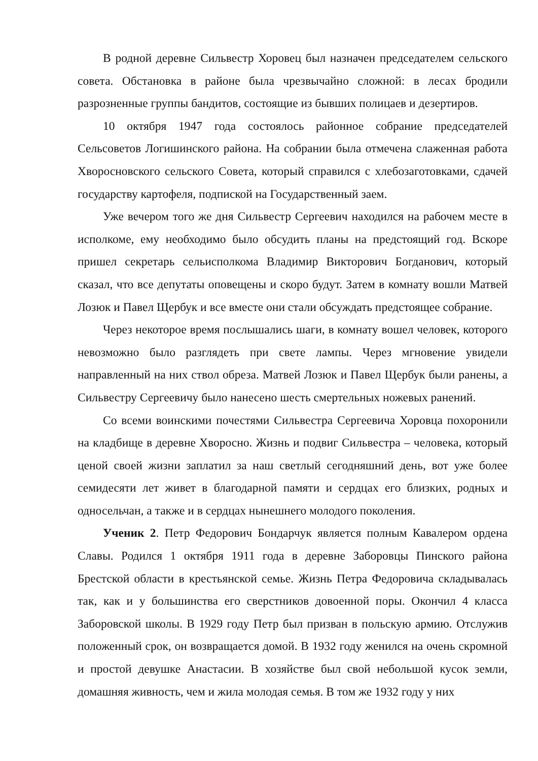В родной деревне Сильвестр Хоровец был назначен председателем сельского совета. Обстановка в районе была чрезвычайно сложной: в лесах бродили разрозненные группы бандитов, состоящие из бывших полицаев и дезертиров.
10 октября 1947 года состоялось районное собрание председателей Сельсоветов Логишинского района. На собрании была отмечена слаженная работа Хворосновского сельского Совета, который справился с хлебозаготовками, сдачей государству картофеля, подпиской на Государственный заем.
Уже вечером того же дня Сильвестр Сергеевич находился на рабочем месте в исполкоме, ему необходимо было обсудить планы на предстоящий год. Вскоре пришел секретарь сельисполкома Владимир Викторович Богданович, который сказал, что все депутаты оповещены и скоро будут. Затем в комнату вошли Матвей Лозюк и Павел Щербук и все вместе они стали обсуждать предстоящее собрание.
Через некоторое время послышались шаги, в комнату вошел человек, которого невозможно было разглядеть при свете лампы. Через мгновение увидели направленный на них ствол обреза. Матвей Лозюк и Павел Щербук были ранены, а Сильвестру Сергеевичу было нанесено шесть смертельных ножевых ранений.
Со всеми воинскими почестями Сильвестра Сергеевича Хоровца похоронили на кладбище в деревне Хворосно. Жизнь и подвиг Сильвестра – человека, который ценой своей жизни заплатил за наш светлый сегодняшний день, вот уже более семидесяти лет живет в благодарной памяти и сердцах его близких, родных и односельчан, а также и в сердцах нынешнего молодого поколения.
Ученик 2. Петр Федорович Бондарчук является полным Кавалером ордена Славы. Родился 1 октября 1911 года в деревне Заборовцы Пинского района Брестской области в крестьянской семье. Жизнь Петра Федоровича складывалась так, как и у большинства его сверстников довоенной поры. Окончил 4 класса Заборовской школы. В 1929 году Петр был призван в польскую армию. Отслужив положенный срок, он возвращается домой. В 1932 году женился на очень скромной и простой девушке Анастасии. В хозяйстве был свой небольшой кусок земли, домашняя живность, чем и жила молодая семья. В том же 1932 году у них